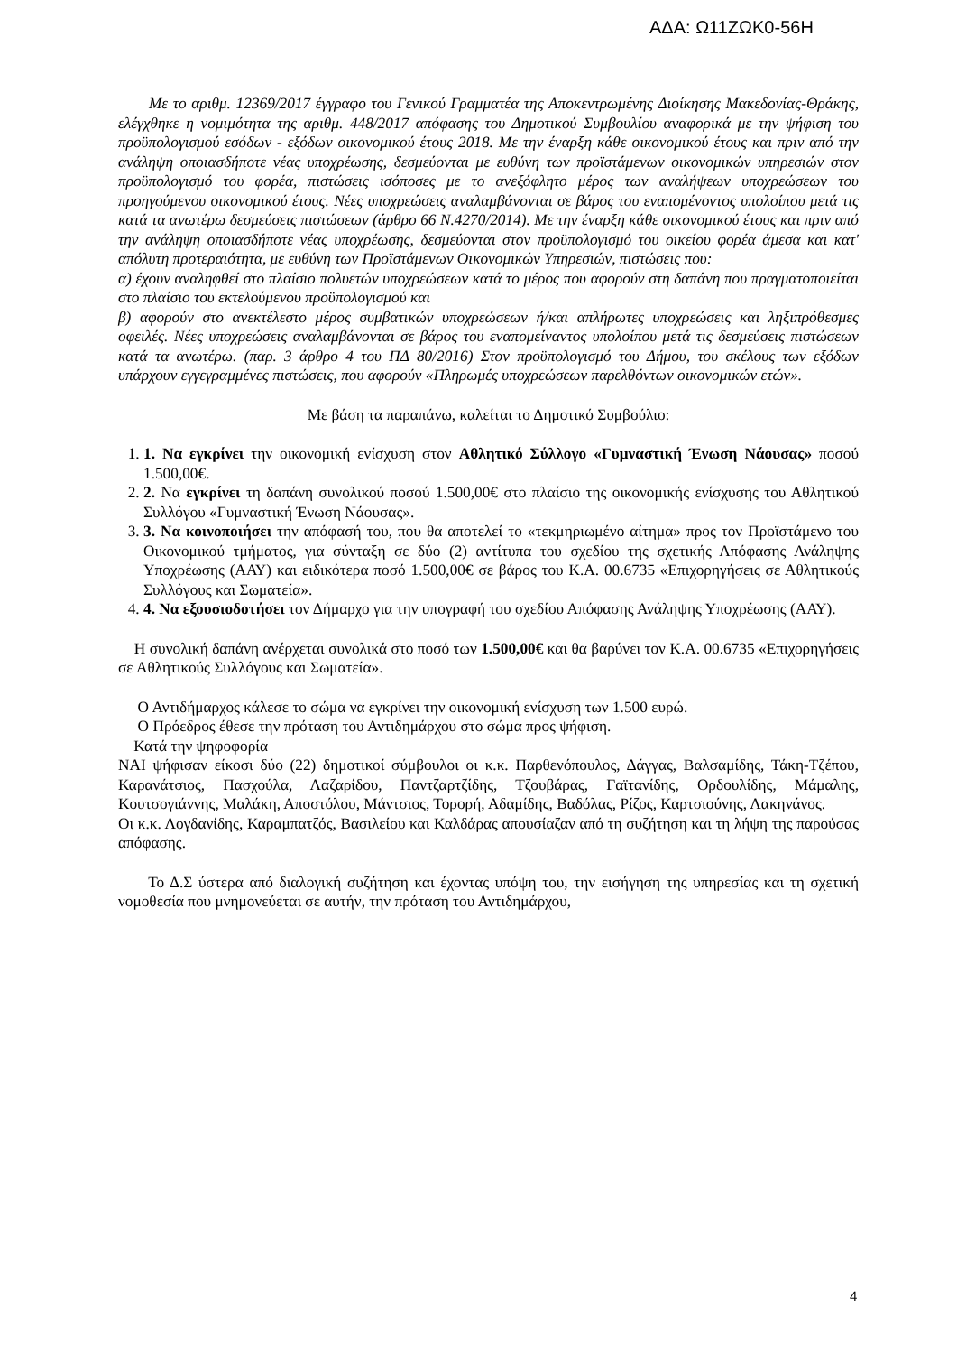ΑΔΑ: Ω11ΖΩΚ0-56Η
Με το αριθμ. 12369/2017 έγγραφο του Γενικού Γραμματέα της Αποκεντρωμένης Διοίκησης Μακεδονίας-Θράκης, ελέγχθηκε η νομιμότητα της αριθμ. 448/2017 απόφασης του Δημοτικού Συμβουλίου αναφορικά με την ψήφιση του προϋπολογισμού εσόδων - εξόδων οικονομικού έτους 2018. Με την έναρξη κάθε οικονομικού έτους και πριν από την ανάληψη οποιασδήποτε νέας υποχρέωσης, δεσμεύονται με ευθύνη των προϊστάμενων οικονομικών υπηρεσιών στον προϋπολογισμό του φορέα, πιστώσεις ισόποσες με το ανεξόφλητο μέρος των αναλήψεων υποχρεώσεων του προηγούμενου οικονομικού έτους. Νέες υποχρεώσεις αναλαμβάνονται σε βάρος του εναπομένοντος υπολοίπου μετά τις κατά τα ανωτέρω δεσμεύσεις πιστώσεων (άρθρο 66 Ν.4270/2014). Με την έναρξη κάθε οικονομικού έτους και πριν από την ανάληψη οποιασδήποτε νέας υποχρέωσης, δεσμεύονται στον προϋπολογισμό του οικείου φορέα άμεσα και κατ' απόλυτη προτεραιότητα, με ευθύνη των Προϊστάμενων Οικονομικών Υπηρεσιών, πιστώσεις που:
α) έχουν αναληφθεί στο πλαίσιο πολυετών υποχρεώσεων κατά το μέρος που αφορούν στη δαπάνη που πραγματοποιείται στο πλαίσιο του εκτελούμενου προϋπολογισμού και
β) αφορούν στο ανεκτέλεστο μέρος συμβατικών υποχρεώσεων ή/και απλήρωτες υποχρεώσεις και ληξιπρόθεσμες οφειλές. Νέες υποχρεώσεις αναλαμβάνονται σε βάρος του εναπομείναντος υπολοίπου μετά τις δεσμεύσεις πιστώσεων κατά τα ανωτέρω. (παρ. 3 άρθρο 4 του ΠΔ 80/2016) Στον προϋπολογισμό του Δήμου, του σκέλους των εξόδων υπάρχουν εγγεγραμμένες πιστώσεις, που αφορούν «Πληρωμές υποχρεώσεων παρελθόντων οικονομικών ετών».
Με βάση τα παραπάνω, καλείται το Δημοτικό Συμβούλιο:
1. 1. Να εγκρίνει την οικονομική ενίσχυση στον Αθλητικό Σύλλογο «Γυμναστική Ένωση Νάουσας» ποσού 1.500,00€.
2. 2. Να εγκρίνει τη δαπάνη συνολικού ποσού 1.500,00€ στο πλαίσιο της οικονομικής ενίσχυσης του Αθλητικού Συλλόγου «Γυμναστική Ένωση Νάουσας».
3. 3. Να κοινοποιήσει την απόφασή του, που θα αποτελεί το «τεκμηριωμένο αίτημα» προς τον Προϊστάμενο του Οικονομικού τμήματος, για σύνταξη σε δύο (2) αντίτυπα του σχεδίου της σχετικής Απόφασης Ανάληψης Υποχρέωσης (ΑΑΥ) και ειδικότερα ποσό 1.500,00€ σε βάρος του Κ.Α. 00.6735 «Επιχορηγήσεις σε Αθλητικούς Συλλόγους και Σωματεία».
4. 4. Να εξουσιοδοτήσει τον Δήμαρχο για την υπογραφή του σχεδίου Απόφασης Ανάληψης Υποχρέωσης (ΑΑΥ).
Η συνολική δαπάνη ανέρχεται συνολικά στο ποσό των 1.500,00€ και θα βαρύνει τον Κ.Α. 00.6735 «Επιχορηγήσεις σε Αθλητικούς Συλλόγους και Σωματεία».
Ο Αντιδήμαρχος κάλεσε το σώμα να εγκρίνει την οικονομική ενίσχυση των 1.500 ευρώ.
Ο Πρόεδρος έθεσε την πρόταση του Αντιδημάρχου στο σώμα προς ψήφιση.
Κατά την ψηφοφορία
ΝΑΙ ψήφισαν είκοσι δύο (22) δημοτικοί σύμβουλοι οι κ.κ. Παρθενόπουλος, Δάγγας, Βαλσαμίδης, Τάκη-Τζέπου, Καρανάτσιος, Πασχούλα, Λαζαρίδου, Παντζαρτζίδης, Τζουβάρας, Γαϊτανίδης, Ορδουλίδης, Μάμαλης, Κουτσογιάννης, Μαλάκη, Αποστόλου, Μάντσιος, Τορορή, Αδαμίδης, Βαδόλας, Ρίζος, Καρτσιούνης, Λακηνάνος.
Οι κ.κ. Λογδανίδης, Καραμπατζός, Βασιλείου και Καλδάρας απουσίαζαν από τη συζήτηση και τη λήψη της παρούσας απόφασης.
Το Δ.Σ ύστερα από διαλογική συζήτηση και έχοντας υπόψη του, την εισήγηση της υπηρεσίας και τη σχετική νομοθεσία που μνημονεύεται σε αυτήν, την πρόταση του Αντιδημάρχου,
4